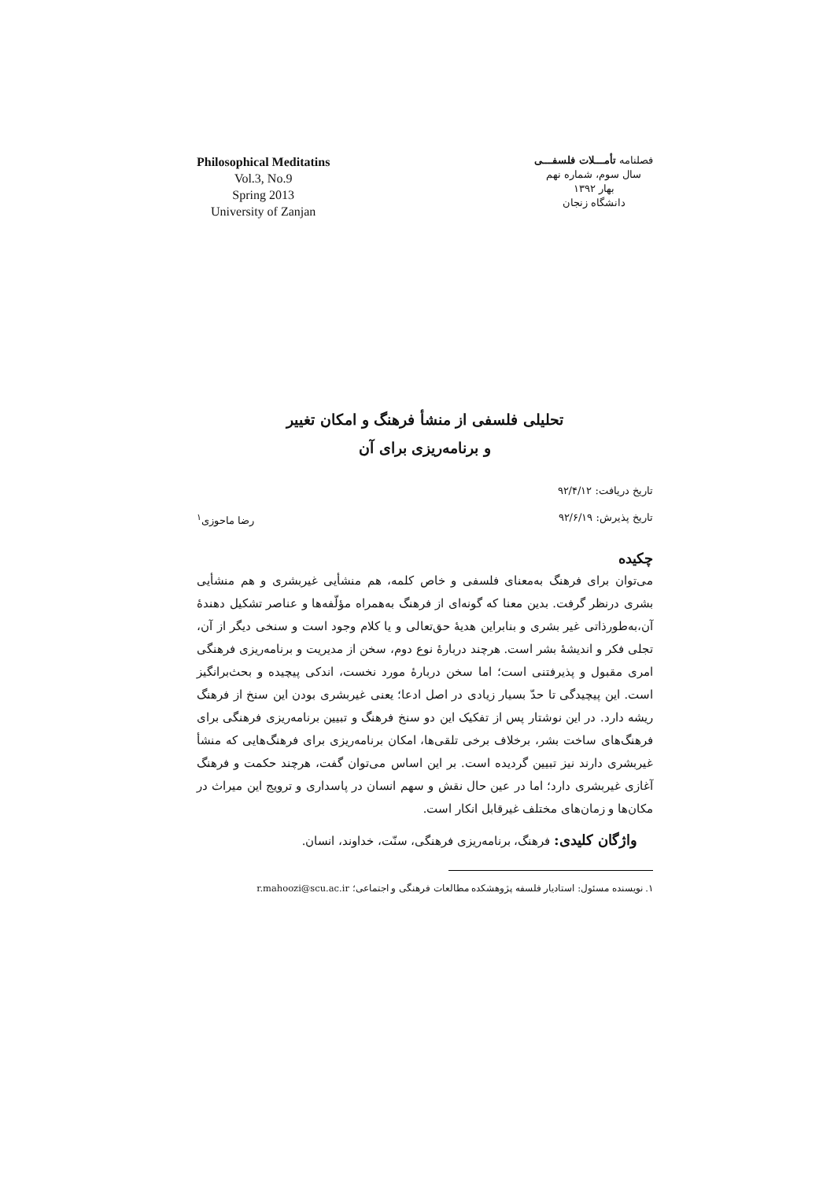Philosophical Meditatins
Vol.3, No.9
Spring 2013
University of Zanjan
فصلنامه تأمـــلات فلسفـــی
سال سوم، شماره نهم
بهار ۱۳۹۲
دانشگاه زنجان
تحلیلی فلسفی از منشأ فرهنگ و امکان تغییر
و برنامه‌ریزی برای آن
تاریخ دریافت: ۹۲/۴/۱۲
تاریخ پذیرش: ۹۲/۶/۱۹
رضا ماحوزی<sup>۱</sup>
چکیده
می‌توان برای فرهنگ به‌معنای فلسفی و خاص کلمه، هم منشأیی غیربشری و هم منشأیی بشری درنظر گرفت. بدین معنا که گونه‌ای از فرهنگ به‌همراه مؤلّفه‌ها و عناصر تشکیل دهندهٔ آن،به‌طورذاتی غیر بشری و بنابراین هدیهٔ حق‌تعالی و یا کلام وجود است و سنخی دیگر از آن، تجلی فکر و اندیشهٔ بشر است. هرچند دربارهٔ نوع دوم، سخن از مدیریت و برنامه‌ریزی فرهنگی امری مقبول و پذیرفتنی است؛ اما سخن دربارهٔ مورد نخست، اندکی پیچیده و بحث‌برانگیز است. این پیچیدگی تا حدّ بسیار زیادی در اصل ادعا؛ یعنی غیربشری بودن این سنخ از فرهنگ ریشه دارد. در این نوشتار پس از تفکیک این دو سنخ فرهنگ و تبیین برنامه‌ریزی فرهنگی برای فرهنگ‌های ساخت بشر، برخلاف برخی تلقی‌ها، امکان برنامه‌ریزی برای فرهنگ‌هایی که منشأ غیربشری دارند نیز تبیین گردیده است. بر این اساس می‌توان گفت، هرچند حکمت و فرهنگ آغازی غیربشری دارد؛ اما در عین حال نقش و سهم انسان در پاسداری و ترویج این میراث در مکان‌ها و زمان‌های مختلف غیرقابل انکار است.
واژگان کلیدی: فرهنگ، برنامه‌ریزی فرهنگی، سنّت، خداوند، انسان.
۱. نویسنده مسئول: استادیار فلسفه پژوهشکده مطالعات فرهنگی و اجتماعی؛ r.mahoozi@scu.ac.ir